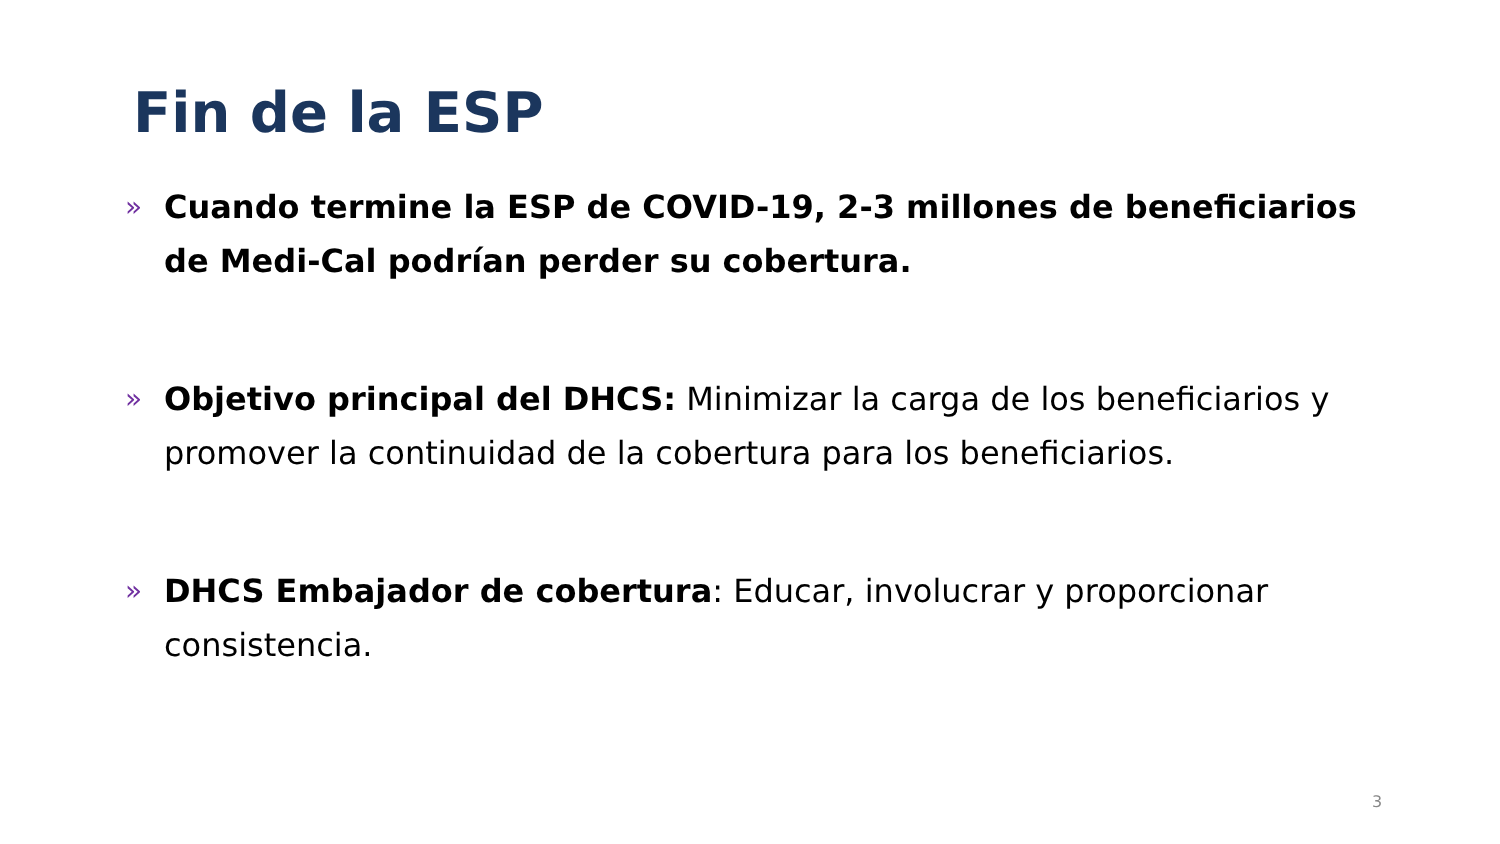Fin de la ESP
» Cuando termine la ESP de COVID-19, 2-3 millones de beneficiarios de Medi-Cal podrían perder su cobertura.
» Objetivo principal del DHCS: Minimizar la carga de los beneficiarios y promover la continuidad de la cobertura para los beneficiarios.
» DHCS Embajador de cobertura: Educar, involucrar y proporcionar consistencia.
3